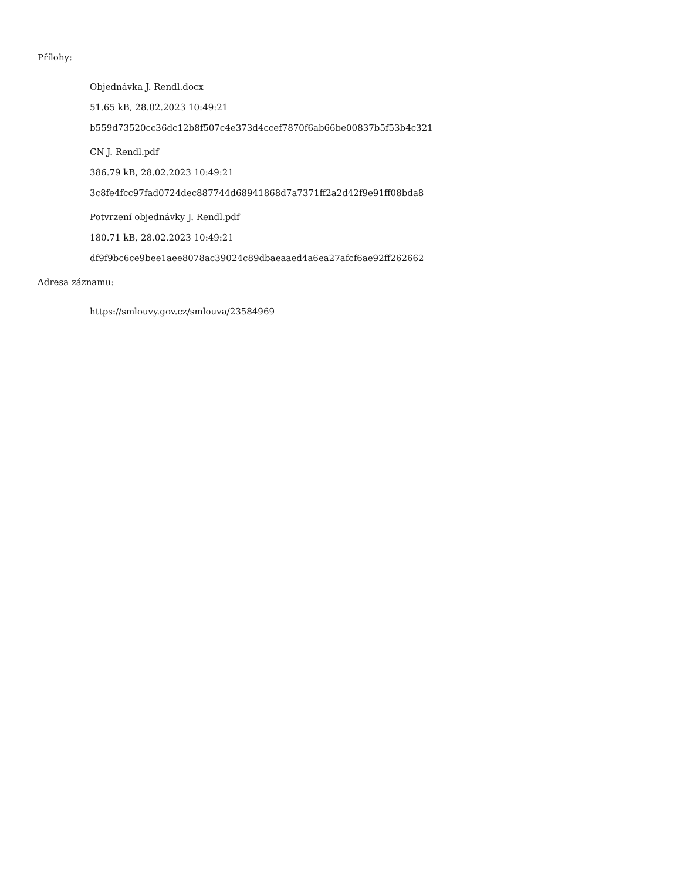Přílohy:
Objednávka J. Rendl.docx
51.65 kB, 28.02.2023 10:49:21
b559d73520cc36dc12b8f507c4e373d4ccef7870f6ab66be00837b5f53b4c321
CN J. Rendl.pdf
386.79 kB, 28.02.2023 10:49:21
3c8fe4fcc97fad0724dec887744d68941868d7a7371ff2a2d42f9e91ff08bda8
Potvrzení objednávky J. Rendl.pdf
180.71 kB, 28.02.2023 10:49:21
df9f9bc6ce9bee1aee8078ac39024c89dbaeaaed4a6ea27afcf6ae92ff262662
Adresa záznamu:
https://smlouvy.gov.cz/smlouva/23584969